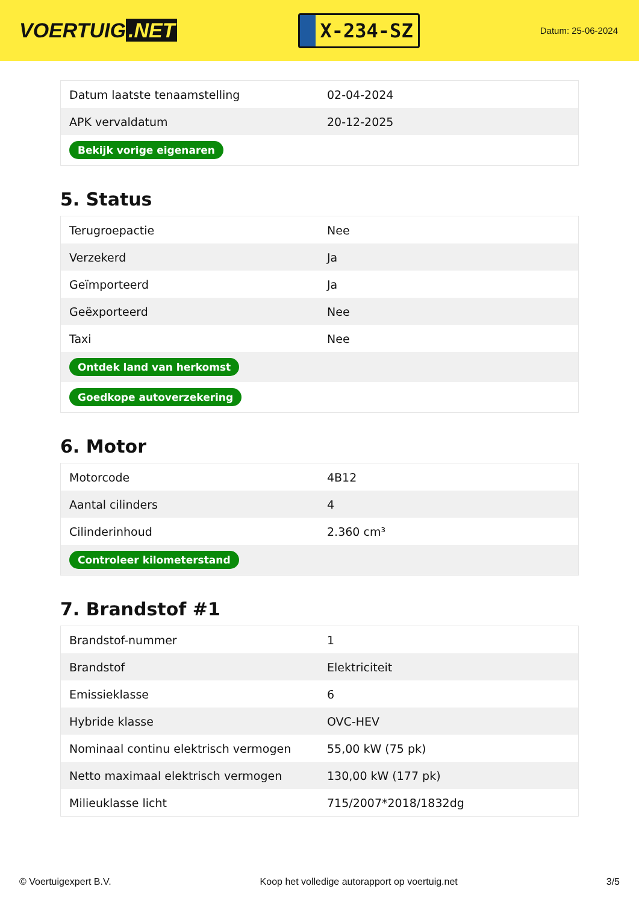VOERTUIG.NET
X-234-SZ
Datum: 25-06-2024
| Datum laatste tenaamstelling | 02-04-2024 |
| APK vervaldatum | 20-12-2025 |
| Bekijk vorige eigenaren | |
5. Status
| Terugroepactie | Nee |
| Verzekerd | Ja |
| Geïmporteerd | Ja |
| Geëxporteerd | Nee |
| Taxi | Nee |
| Ontdek land van herkomst | |
| Goedkope autoverzekering | |
6. Motor
| Motorcode | 4B12 |
| Aantal cilinders | 4 |
| Cilinderinhoud | 2.360 cm³ |
| Controleer kilometerstand | |
7. Brandstof #1
| Brandstof-nummer | 1 |
| Brandstof | Elektriciteit |
| Emissieklasse | 6 |
| Hybride klasse | OVC-HEV |
| Nominaal continu elektrisch vermogen | 55,00 kW (75 pk) |
| Netto maximaal elektrisch vermogen | 130,00 kW (177 pk) |
| Milieuklasse licht | 715/2007*2018/1832dg |
© Voertuigexpert B.V. Koop het volledige autorapport op voertuig.net 3/5